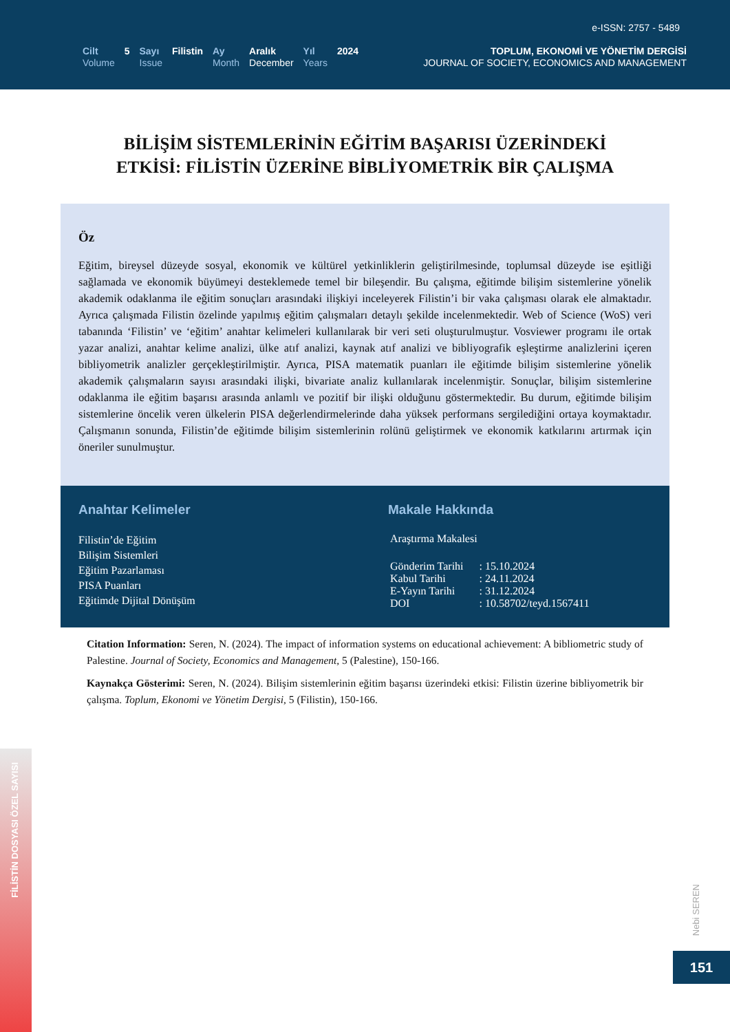e-ISSN: 2757 - 5489
Cilt
Volume
5 Sayı
Issue
Filistin Ay
Month
Aralık
December
Yıl
Years
2024
TOPLUM, EKONOMİ VE YÖNETİM DERGİSİ
JOURNAL OF SOCIETY, ECONOMICS AND MANAGEMENT
BİLİŞİM SİSTEMLERİNİN EĞİTİM BAŞARISI ÜZERİNDEKİ
ETKİSİ: FİLİSTİN ÜZERİNE BİBLİYOMETRİK BİR ÇALIŞMA
Öz
Eğitim, bireysel düzeyde sosyal, ekonomik ve kültürel yetkinliklerin geliştirilmesinde, toplumsal düzeyde ise eşitliği sağlamada ve ekonomik büyümeyi desteklemede temel bir bileşendir. Bu çalışma, eğitimde bilişim sistemlerine yönelik akademik odaklanma ile eğitim sonuçları arasındaki ilişkiyi inceleyerek Filistin’i bir vaka çalışması olarak ele almaktadır. Ayrıca çalışmada Filistin özelinde yapılmış eğitim çalışmaları detaylı şekilde incelenmektedir. Web of Science (WoS) veri tabanında ‘Filistin’ ve ‘eğitim’ anahtar kelimeleri kullanılarak bir veri seti oluşturulmuştur. Vosviewer programı ile ortak yazar analizi, anahtar kelime analizi, ülke atıf analizi, kaynak atıf analizi ve bibliyografik eşleştirme analizlerini içeren bibliyometrik analizler gerçekleştirilmiştir. Ayrıca, PISA matematik puanları ile eğitimde bilişim sistemlerine yönelik akademik çalışmaların sayısı arasındaki ilişki, bivariate analiz kullanılarak incelenmiştir. Sonuçlar, bilişim sistemlerine odaklanma ile eğitim başarısı arasında anlamlı ve pozitif bir ilişki olduğunu göstermektedir. Bu durum, eğitimde bilişim sistemlerine öncelik veren ülkelerin PISA değerlendirmelerinde daha yüksek performans sergilediğini ortaya koymaktadır. Çalışmanın sonunda, Filistin’de eğitimde bilişim sistemlerinin rolünü geliştirmek ve ekonomik katkılarını artırmak için öneriler sunulmuştur.
Anahtar Kelimeler
Filistin’de Eğitim
Bilişim Sistemleri
Eğitim Pazarlaması
PISA Puanları
Eğitimde Dijital Dönüşüm
Makale Hakkında
Araştırma Makalesi
| Gönderim Tarihi | : 15.10.2024 |
| Kabul Tarihi | : 24.11.2024 |
| E-Yayın Tarihi | : 31.12.2024 |
| DOI | : 10.58702/teyd.1567411 |
Citation Information: Seren, N. (2024). The impact of information systems on educational achievement: A bibliometric study of Palestine. Journal of Society, Economics and Management, 5 (Palestine), 150-166.
Kaynakça Gösterimi: Seren, N. (2024). Bilişim sistemlerinin eğitim başarısı üzerindeki etkisi: Filistin üzerine bibliyometrik bir çalışma. Toplum, Ekonomi ve Yönetim Dergisi, 5 (Filistin), 150-166.
FİLİSTİN DOSYASI ÖZEL SAYISI
Nebi SEREN
151